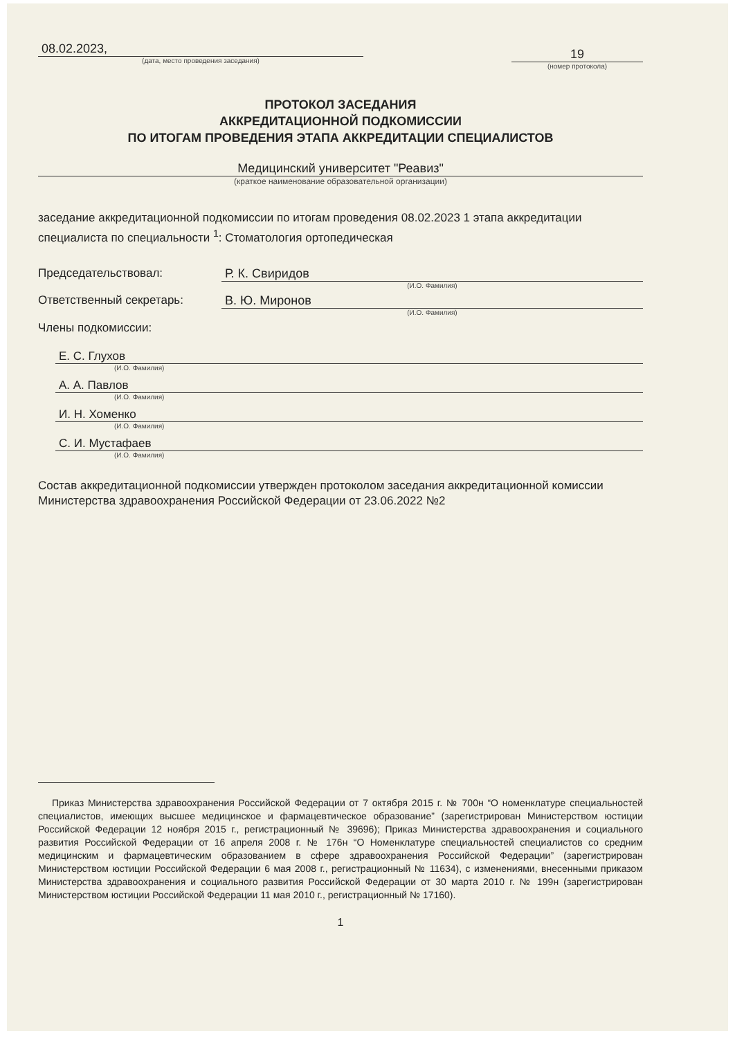08.02.2023,
(дата, место проведения заседания)
19
(номер протокола)
ПРОТОКОЛ ЗАСЕДАНИЯ
АККРЕДИТАЦИОННОЙ ПОДКОМИССИИ
ПО ИТОГАМ ПРОВЕДЕНИЯ ЭТАПА АККРЕДИТАЦИИ СПЕЦИАЛИСТОВ
Медицинский университет "Реавиз"
(краткое наименование образовательной организации)
заседание аккредитационной подкомиссии по итогам проведения 08.02.2023 1 этапа аккредитации специалиста по специальности <sup>1</sup>: Стоматология ортопедическая
Председательствовал: Р. К. Свиридов
(И.О. Фамилия)
Ответственный секретарь: В. Ю. Миронов
(И.О. Фамилия)
Члены подкомиссии:
Е. С. Глухов
(И.О. Фамилия)
А. А. Павлов
(И.О. Фамилия)
И. Н. Хоменко
(И.О. Фамилия)
С. И. Мустафаев
(И.О. Фамилия)
Состав аккредитационной подкомиссии утвержден протоколом заседания аккредитационной комиссии Министерства здравоохранения Российской Федерации от 23.06.2022 №2
Приказ Министерства здравоохранения Российской Федерации от 7 октября 2015 г. № 700н “О номенклатуре специальностей специалистов, имеющих высшее медицинское и фармацевтическое образование” (зарегистрирован Министерством юстиции Российской Федерации 12 ноября 2015 г., регистрационный № 39696); Приказ Министерства здравоохранения и социального развития Российской Федерации от 16 апреля 2008 г. № 176н “О Номенклатуре специальностей специалистов со средним медицинским и фармацевтическим образованием в сфере здравоохранения Российской Федерации” (зарегистрирован Министерством юстиции Российской Федерации 6 мая 2008 г., регистрационный № 11634), с изменениями, внесенными приказом Министерства здравоохранения и социального развития Российской Федерации от 30 марта 2010 г. № 199н (зарегистрирован Министерством юстиции Российской Федерации 11 мая 2010 г., регистрационный № 17160).
1